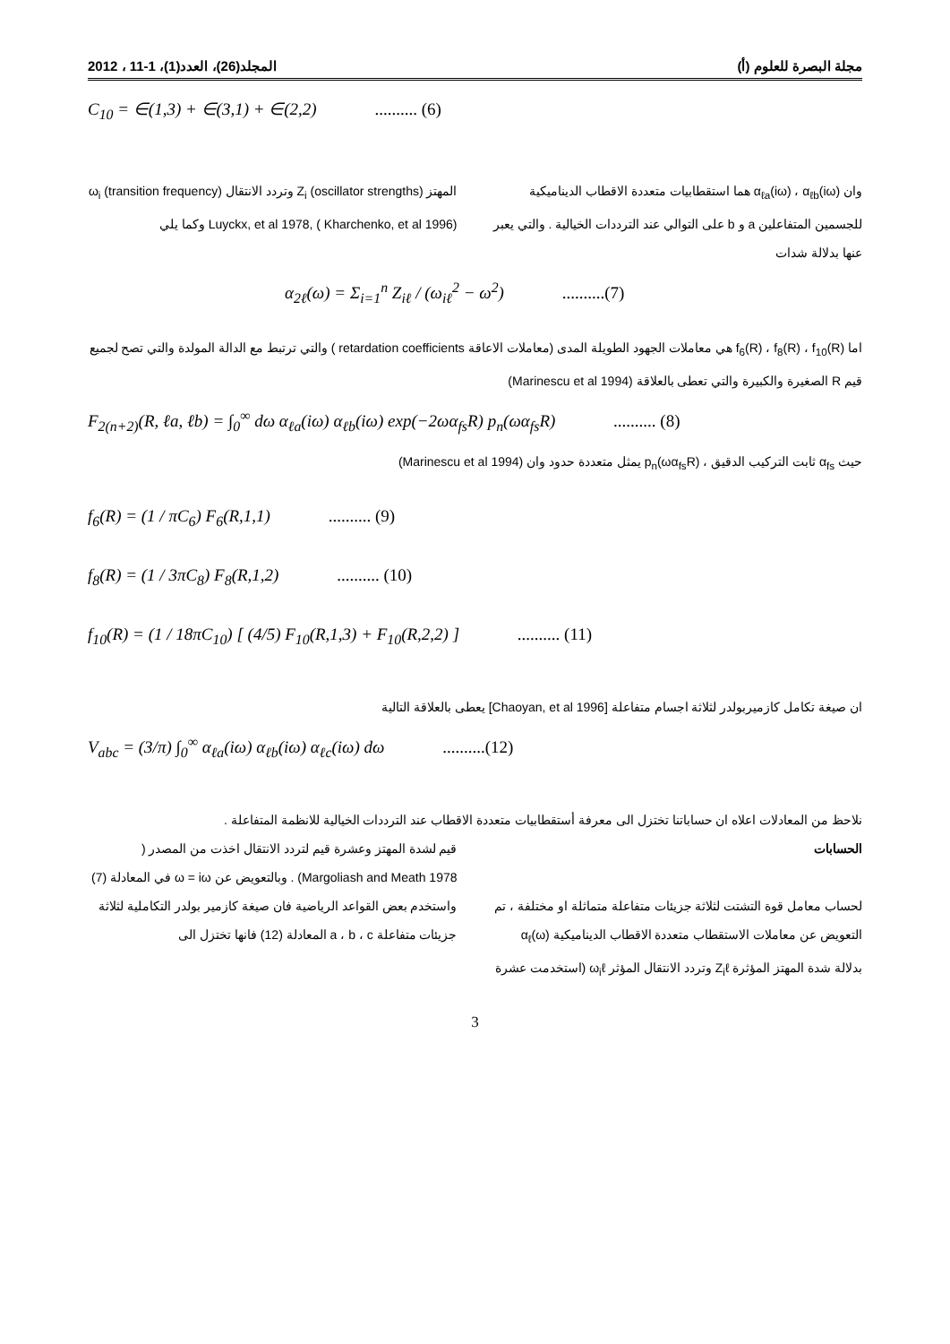مجلة البصرة للعلوم (أ) المجلد(26)، العدد(1)، 1-11 ، 2012
C<sub>10</sub> = ∈(1,3) + ∈(3,1) + ∈(2,2) .......... (6)
وان α<sub>ℓa</sub>(iω) ، α<sub>ℓb</sub>(iω) هما استقطابيات متعددة الاقطاب الديناميكية للجسمين المتفاعلين a و b على التوالي عند الترددات الخيالية . والتي يعبر عنها بدلالة شدات
المهتز Z<sub>i</sub> (oscillator strengths) وتردد الانتقال ω<sub>i</sub> (transition frequency) Luyckx, et al 1978, ( Kharchenko, et al 1996) وكما يلي
α<sub>2ℓ</sub>(ω) = Σ<sub>i=1</sub><sup>n</sup> Z<sub>iℓ</sub> / (ω<sub>iℓ</sub><sup>2</sup> − ω<sup>2</sup>) ..........(7)
اما f<sub>6</sub>(R) ، f<sub>8</sub>(R) ، f<sub>10</sub>(R) هي معاملات الجهود الطويلة المدى (معاملات الاعاقة retardation coefficients ) والتي ترتبط مع الدالة المولدة والتي تصح لجميع قيم R الصغيرة والكبيرة والتي تعطى بالعلاقة (Marinescu et al 1994)
F<sub>2(n+2)</sub>(R, ℓa, ℓb) = ∫<sub>0</sub><sup>∞</sup> dω α<sub>ℓa</sub>(iω) α<sub>ℓb</sub>(iω) exp(−2ωα<sub>fs</sub>R) p<sub>n</sub>(ωα<sub>fs</sub>R) .......... (8)
حيث α<sub>fs</sub> ثابت التركيب الدقيق ، p<sub>n</sub>(ωα<sub>fs</sub>R) يمثل متعددة حدود وان (Marinescu et al 1994)
f<sub>6</sub>(R) = (1 / πC<sub>6</sub>) F<sub>6</sub>(R,1,1) .......... (9)
f<sub>8</sub>(R) = (1 / 3πC<sub>8</sub>) F<sub>8</sub>(R,1,2) .......... (10)
f<sub>10</sub>(R) = (1 / 18πC<sub>10</sub>) [ (4/5) F<sub>10</sub>(R,1,3) + F<sub>10</sub>(R,2,2) ] .......... (11)
ان صيغة تكامل كازميربولدر لثلاثة اجسام متفاعلة [Chaoyan, et al 1996] يعطى بالعلاقة التالية
V<sub>abc</sub> = (3/π) ∫<sub>0</sub><sup>∞</sup> α<sub>ℓa</sub>(iω) α<sub>ℓb</sub>(iω) α<sub>ℓc</sub>(iω) dω ..........(12)
نلاحظ من المعادلات اعلاه ان حساباتنا تختزل الى معرفة أستقطابيات متعددة الاقطاب عند الترددات الخيالية للانظمة المتفاعلة .
الحسابات
لحساب معامل قوة التشتت لثلاثة جزيئات متفاعلة متماثلة او مختلفة ، تم التعويض عن معاملات الاستقطاب متعددة الاقطاب الديناميكية α<sub>ℓ</sub>(ω) بدلالة شدة المهتز المؤثرة Z<sub>i</sub>ℓ وتردد الانتقال المؤثر ω<sub>i</sub>ℓ (استخدمت عشرة
قيم لشدة المهتز وعشرة قيم لتردد الانتقال اخذت من المصدر ( Margoliash and Meath 1978) . وبالتعويض عن ω = iω في المعادلة (7) واستخدم بعض القواعد الرياضية فان صيغة كازمير بولدر التكاملية لثلاثة جزيئات متفاعلة a ، b ، c المعادلة (12) فانها تختزل الى
3